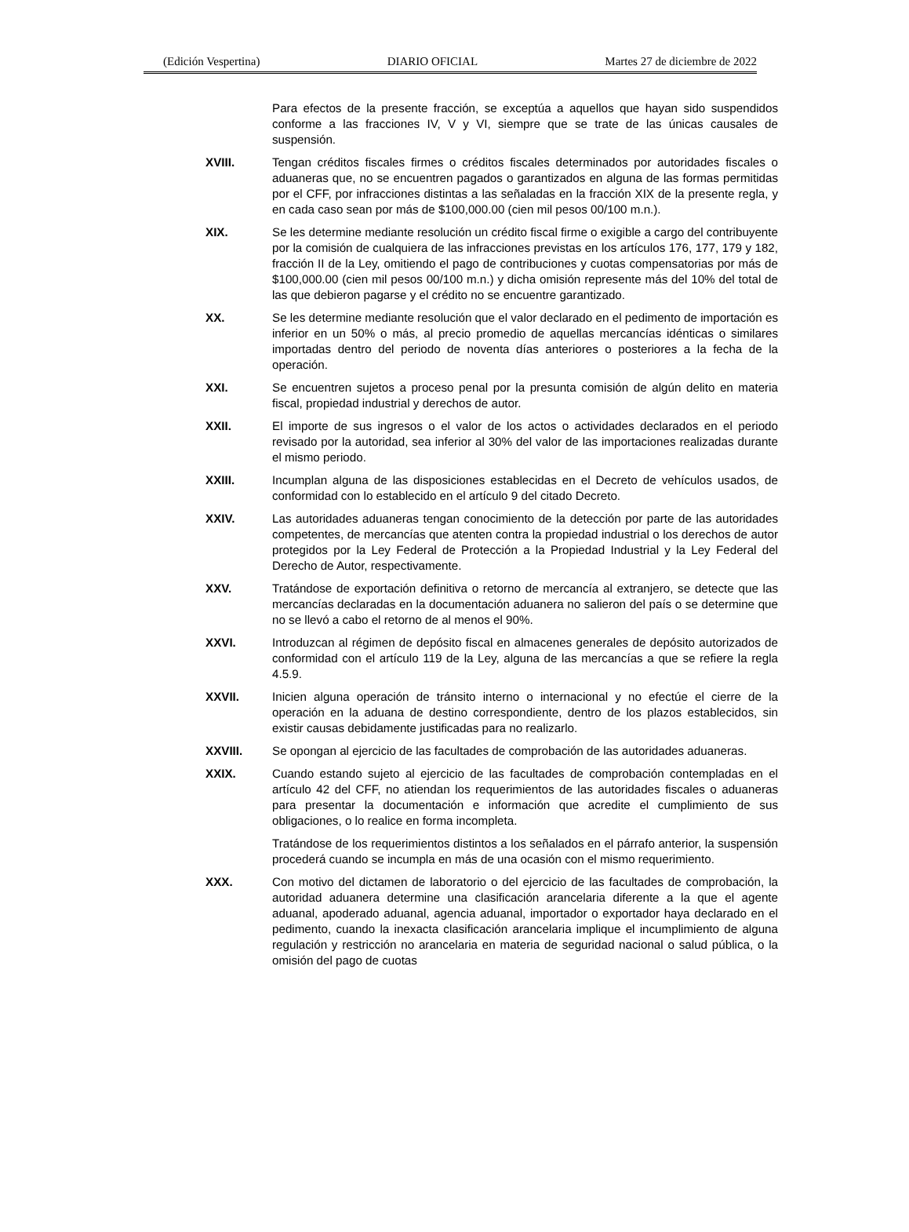(Edición Vespertina) DIARIO OFICIAL Martes 27 de diciembre de 2022
Para efectos de la presente fracción, se exceptúa a aquellos que hayan sido suspendidos conforme a las fracciones IV, V y VI, siempre que se trate de las únicas causales de suspensión.
XVIII. Tengan créditos fiscales firmes o créditos fiscales determinados por autoridades fiscales o aduaneras que, no se encuentren pagados o garantizados en alguna de las formas permitidas por el CFF, por infracciones distintas a las señaladas en la fracción XIX de la presente regla, y en cada caso sean por más de $100,000.00 (cien mil pesos 00/100 m.n.).
XIX. Se les determine mediante resolución un crédito fiscal firme o exigible a cargo del contribuyente por la comisión de cualquiera de las infracciones previstas en los artículos 176, 177, 179 y 182, fracción II de la Ley, omitiendo el pago de contribuciones y cuotas compensatorias por más de $100,000.00 (cien mil pesos 00/100 m.n.) y dicha omisión represente más del 10% del total de las que debieron pagarse y el crédito no se encuentre garantizado.
XX. Se les determine mediante resolución que el valor declarado en el pedimento de importación es inferior en un 50% o más, al precio promedio de aquellas mercancías idénticas o similares importadas dentro del periodo de noventa días anteriores o posteriores a la fecha de la operación.
XXI. Se encuentren sujetos a proceso penal por la presunta comisión de algún delito en materia fiscal, propiedad industrial y derechos de autor.
XXII. El importe de sus ingresos o el valor de los actos o actividades declarados en el periodo revisado por la autoridad, sea inferior al 30% del valor de las importaciones realizadas durante el mismo periodo.
XXIII. Incumplan alguna de las disposiciones establecidas en el Decreto de vehículos usados, de conformidad con lo establecido en el artículo 9 del citado Decreto.
XXIV. Las autoridades aduaneras tengan conocimiento de la detección por parte de las autoridades competentes, de mercancías que atenten contra la propiedad industrial o los derechos de autor protegidos por la Ley Federal de Protección a la Propiedad Industrial y la Ley Federal del Derecho de Autor, respectivamente.
XXV. Tratándose de exportación definitiva o retorno de mercancía al extranjero, se detecte que las mercancías declaradas en la documentación aduanera no salieron del país o se determine que no se llevó a cabo el retorno de al menos el 90%.
XXVI. Introduzcan al régimen de depósito fiscal en almacenes generales de depósito autorizados de conformidad con el artículo 119 de la Ley, alguna de las mercancías a que se refiere la regla 4.5.9.
XXVII. Inicien alguna operación de tránsito interno o internacional y no efectúe el cierre de la operación en la aduana de destino correspondiente, dentro de los plazos establecidos, sin existir causas debidamente justificadas para no realizarlo.
XXVIII. Se opongan al ejercicio de las facultades de comprobación de las autoridades aduaneras.
XXIX. Cuando estando sujeto al ejercicio de las facultades de comprobación contempladas en el artículo 42 del CFF, no atiendan los requerimientos de las autoridades fiscales o aduaneras para presentar la documentación e información que acredite el cumplimiento de sus obligaciones, o lo realice en forma incompleta.
Tratándose de los requerimientos distintos a los señalados en el párrafo anterior, la suspensión procederá cuando se incumpla en más de una ocasión con el mismo requerimiento.
XXX. Con motivo del dictamen de laboratorio o del ejercicio de las facultades de comprobación, la autoridad aduanera determine una clasificación arancelaria diferente a la que el agente aduanal, apoderado aduanal, agencia aduanal, importador o exportador haya declarado en el pedimento, cuando la inexacta clasificación arancelaria implique el incumplimiento de alguna regulación y restricción no arancelaria en materia de seguridad nacional o salud pública, o la omisión del pago de cuotas